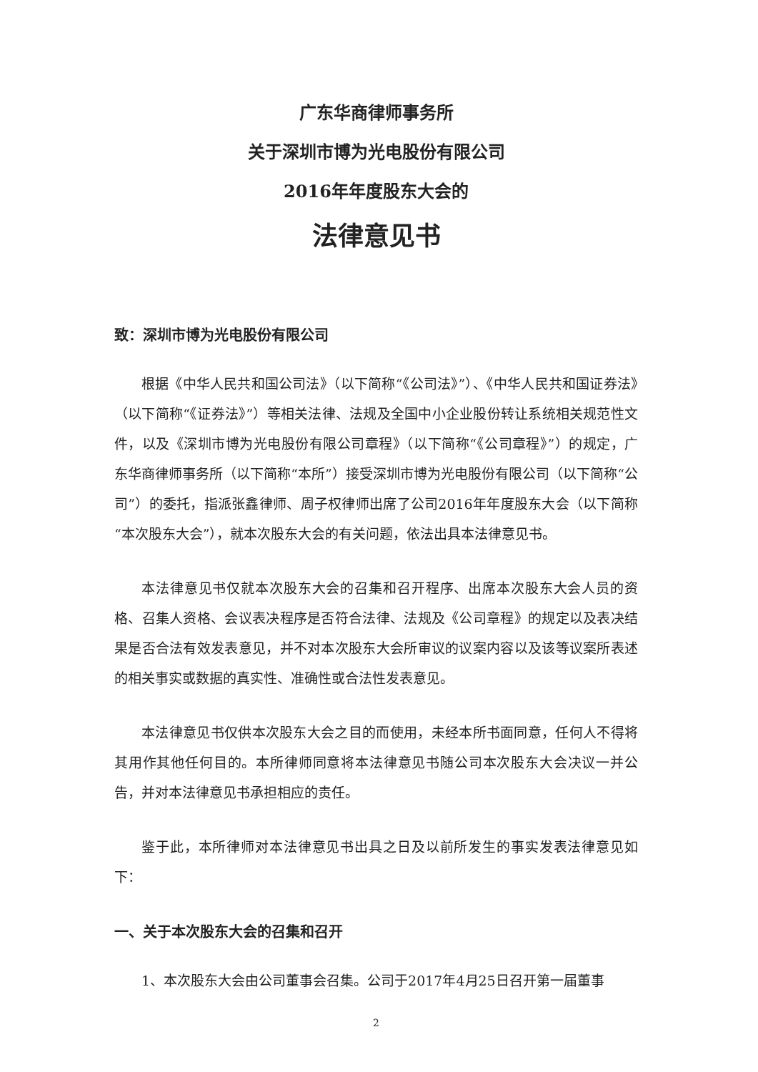广东华商律师事务所
关于深圳市博为光电股份有限公司
2016年年度股东大会的
法律意见书
致：深圳市博为光电股份有限公司
根据《中华人民共和国公司法》（以下简称“《公司法》”）、《中华人民共和国证券法》（以下简称“《证券法》”）等相关法律、法规及全国中小企业股份转让系统相关规范性文件，以及《深圳市博为光电股份有限公司章程》（以下简称“《公司章程》”）的规定，广东华商律师事务所（以下简称“本所”）接受深圳市博为光电股份有限公司（以下简称“公司”）的委托，指派张鑫律师、周子权律师出席了公司2016年年度股东大会（以下简称“本次股东大会”），就本次股东大会的有关问题，依法出具本法律意见书。
本法律意见书仅就本次股东大会的召集和召开程序、出席本次股东大会人员的资格、召集人资格、会议表决程序是否符合法律、法规及《公司章程》的规定以及表决结果是否合法有效发表意见，并不对本次股东大会所审议的议案内容以及该等议案所表述的相关事实或数据的真实性、准确性或合法性发表意见。
本法律意见书仅供本次股东大会之目的而使用，未经本所书面同意，任何人不得将其用作其他任何目的。本所律师同意将本法律意见书随公司本次股东大会决议一并公告，并对本法律意见书承担相应的责任。
鉴于此，本所律师对本法律意见书出具之日及以前所发生的事实发表法律意见如下：
一、关于本次股东大会的召集和召开
1、本次股东大会由公司董事会召集。公司于2017年4月25日召开第一届董事
2